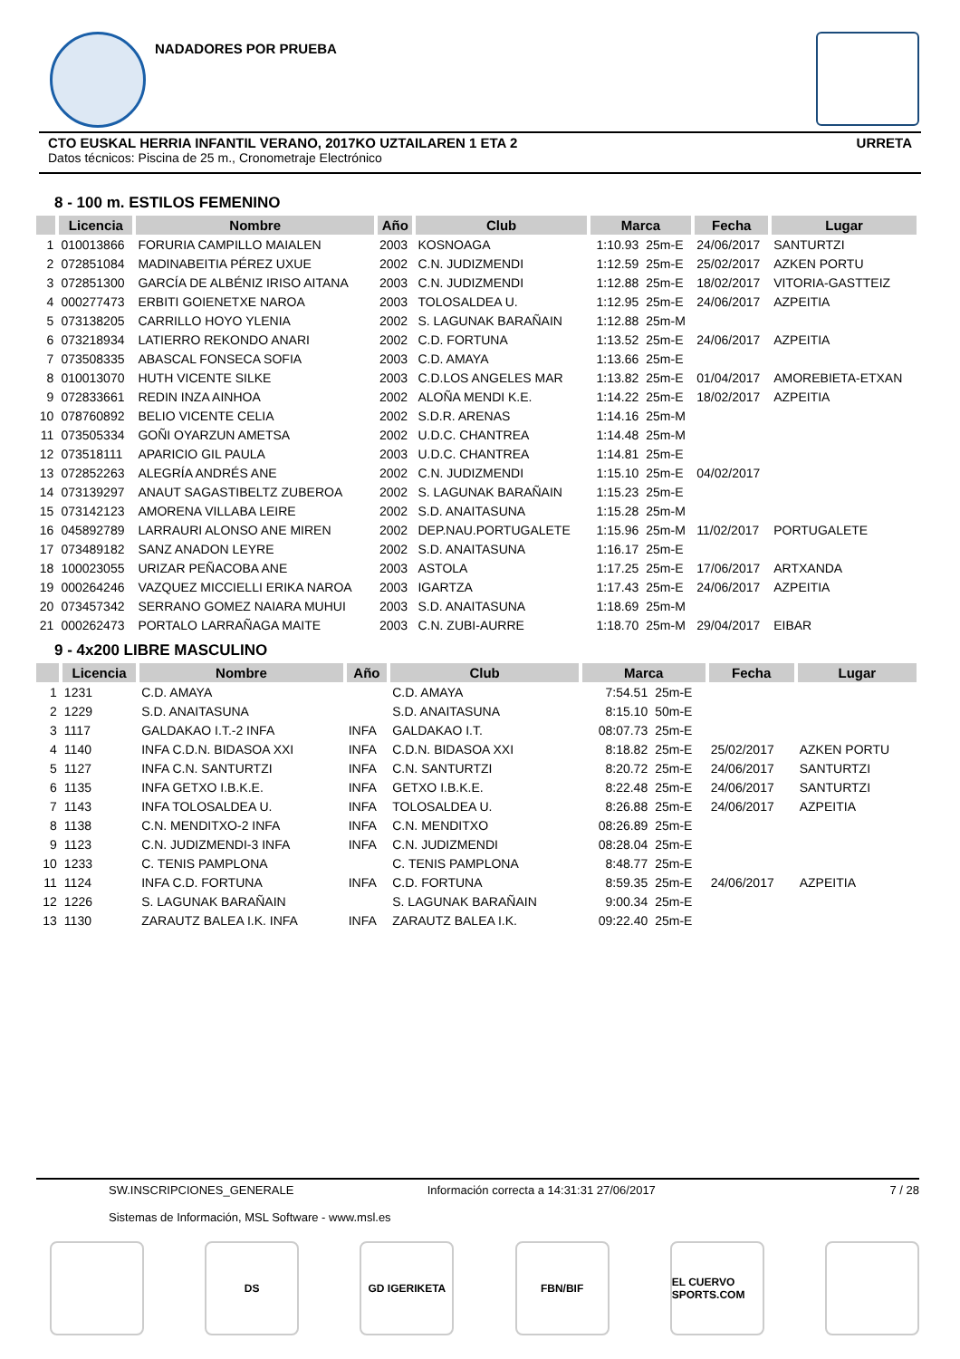NADADORES POR PRUEBA
CTO EUSKAL HERRIA INFANTIL VERANO, 2017KO UZTAILAREN 1 ETA 2 URRETA
Datos técnicos: Piscina de 25 m., Cronometraje Electrónico
8 - 100 m. ESTILOS FEMENINO
| | Licencia | Nombre | Año | Club | Marca | | Fecha | Lugar |
| --- | --- | --- | --- | --- | --- | --- | --- | --- |
| 1 | 010013866 | FORURIA CAMPILLO MAIALEN | 2003 | KOSNOAGA | 1:10.93 | 25m-E | 24/06/2017 | SANTURTZI |
| 2 | 072851084 | MADINABEITIA PÉREZ UXUE | 2002 | C.N. JUDIZMENDI | 1:12.59 | 25m-E | 25/02/2017 | AZKEN PORTU |
| 3 | 072851300 | GARCÍA DE ALBÉNIZ IRISO AITANA | 2003 | C.N. JUDIZMENDI | 1:12.88 | 25m-E | 18/02/2017 | VITORIA-GASTTEIZ |
| 4 | 000277473 | ERBITI GOIENETXE NAROA | 2003 | TOLOSALDEA U. | 1:12.95 | 25m-E | 24/06/2017 | AZPEITIA |
| 5 | 073138205 | CARRILLO HOYO YLENIA | 2002 | S. LAGUNAK BARAÑAIN | 1:12.88 | 25m-M | | |
| 6 | 073218934 | LATIERRO REKONDO ANARI | 2002 | C.D. FORTUNA | 1:13.52 | 25m-E | 24/06/2017 | AZPEITIA |
| 7 | 073508335 | ABASCAL FONSECA SOFIA | 2003 | C.D. AMAYA | 1:13.66 | 25m-E | | |
| 8 | 010013070 | HUTH VICENTE SILKE | 2003 | C.D.LOS ANGELES MAR | 1:13.82 | 25m-E | 01/04/2017 | AMOREBIETA-ETXAN |
| 9 | 072833661 | REDIN INZA AINHOA | 2002 | ALOÑA MENDI K.E. | 1:14.22 | 25m-E | 18/02/2017 | AZPEITIA |
| 10 | 078760892 | BELIO VICENTE CELIA | 2002 | S.D.R. ARENAS | 1:14.16 | 25m-M | | |
| 11 | 073505334 | GOÑI OYARZUN AMETSA | 2002 | U.D.C. CHANTREA | 1:14.48 | 25m-M | | |
| 12 | 073518111 | APARICIO GIL PAULA | 2003 | U.D.C. CHANTREA | 1:14.81 | 25m-E | | |
| 13 | 072852263 | ALEGRÍA ANDRÉS ANE | 2002 | C.N. JUDIZMENDI | 1:15.10 | 25m-E | 04/02/2017 | |
| 14 | 073139297 | ANAUT SAGASTIBELTZ ZUBEROA | 2002 | S. LAGUNAK BARAÑAIN | 1:15.23 | 25m-E | | |
| 15 | 073142123 | AMORENA VILLABA LEIRE | 2002 | S.D. ANAITASUNA | 1:15.28 | 25m-M | | |
| 16 | 045892789 | LARRAURI ALONSO ANE MIREN | 2002 | DEP.NAU.PORTUGALETE | 1:15.96 | 25m-M | 11/02/2017 | PORTUGALETE |
| 17 | 073489182 | SANZ ANADON LEYRE | 2002 | S.D. ANAITASUNA | 1:16.17 | 25m-E | | |
| 18 | 100023055 | URIZAR PEÑACOBA ANE | 2003 | ASTOLA | 1:17.25 | 25m-E | 17/06/2017 | ARTXANDA |
| 19 | 000264246 | VAZQUEZ MICCIELLI ERIKA NAROA | 2003 | IGARTZA | 1:17.43 | 25m-E | 24/06/2017 | AZPEITIA |
| 20 | 073457342 | SERRANO GOMEZ NAIARA MUHUI | 2003 | S.D. ANAITASUNA | 1:18.69 | 25m-M | | |
| 21 | 000262473 | PORTALO LARRAÑAGA MAITE | 2003 | C.N. ZUBI-AURRE | 1:18.70 | 25m-M | 29/04/2017 | EIBAR |
9 - 4x200 LIBRE MASCULINO
| | Licencia | Nombre | Año | Club | Marca | | Fecha | Lugar |
| --- | --- | --- | --- | --- | --- | --- | --- | --- |
| 1 | 1231 | C.D. AMAYA | | C.D. AMAYA | 7:54.51 | 25m-E | | |
| 2 | 1229 | S.D. ANAITASUNA | | S.D. ANAITASUNA | 8:15.10 | 50m-E | | |
| 3 | 1117 | GALDAKAO I.T.-2 INFA | INFA | GALDAKAO I.T. | 08:07.73 | 25m-E | | |
| 4 | 1140 | INFA C.D.N. BIDASOA XXI | INFA | C.D.N. BIDASOA XXI | 8:18.82 | 25m-E | 25/02/2017 | AZKEN PORTU |
| 5 | 1127 | INFA C.N. SANTURTZI | INFA | C.N. SANTURTZI | 8:20.72 | 25m-E | 24/06/2017 | SANTURTZI |
| 6 | 1135 | INFA GETXO I.B.K.E. | INFA | GETXO I.B.K.E. | 8:22.48 | 25m-E | 24/06/2017 | SANTURTZI |
| 7 | 1143 | INFA TOLOSALDEA U. | INFA | TOLOSALDEA U. | 8:26.88 | 25m-E | 24/06/2017 | AZPEITIA |
| 8 | 1138 | C.N. MENDITXO-2 INFA | INFA | C.N. MENDITXO | 08:26.89 | 25m-E | | |
| 9 | 1123 | C.N. JUDIZMENDI-3 INFA | INFA | C.N. JUDIZMENDI | 08:28.04 | 25m-E | | |
| 10 | 1233 | C. TENIS PAMPLONA | | C. TENIS PAMPLONA | 8:48.77 | 25m-E | | |
| 11 | 1124 | INFA C.D. FORTUNA | INFA | C.D. FORTUNA | 8:59.35 | 25m-E | 24/06/2017 | AZPEITIA |
| 12 | 1226 | S. LAGUNAK BARAÑAIN | | S. LAGUNAK BARAÑAIN | 9:00.34 | 25m-E | | |
| 13 | 1130 | ZARAUTZ BALEA I.K. INFA | INFA | ZARAUTZ BALEA I.K. | 09:22.40 | 25m-E | | |
SW.INSCRIPCIONES_GENERALE
Sistemas de Información, MSL Software - www.msl.es
Información correcta a 14:31:31 27/06/2017
7 / 28
DS GD IGERIKETA FBN/BIF EL CUERVO SPORTS.COM